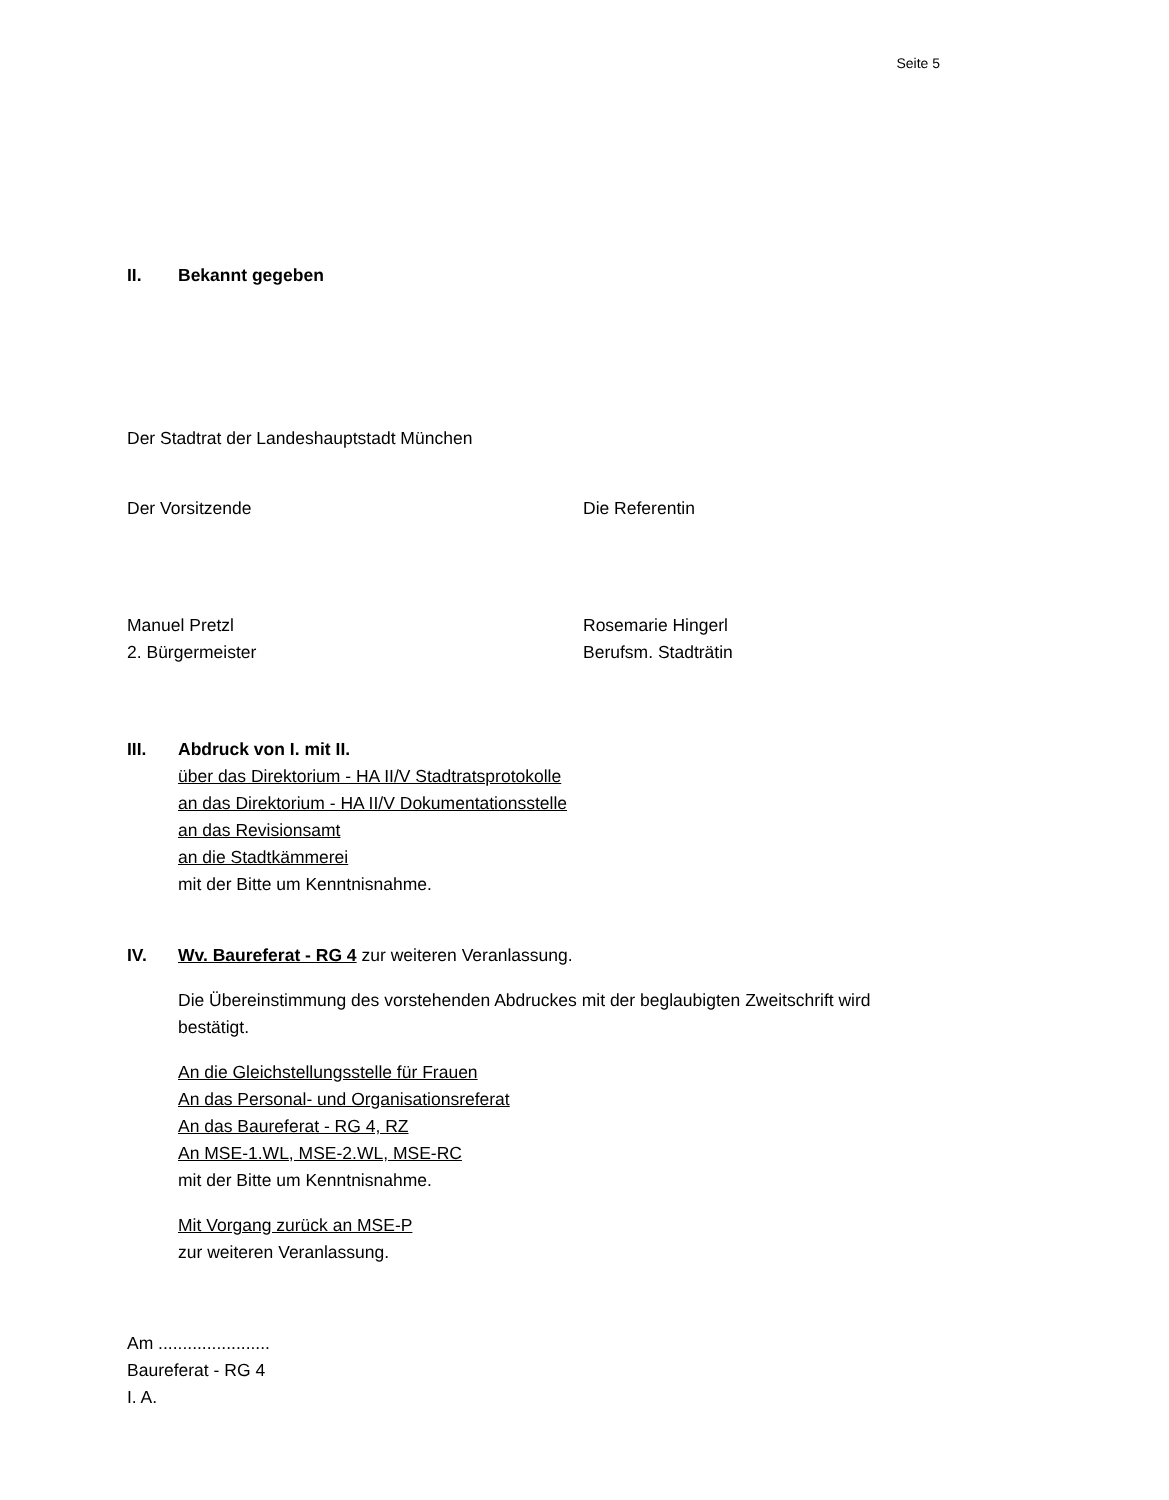Seite 5
II. Bekannt gegeben
Der Stadtrat der Landeshauptstadt München
Der Vorsitzende Die Referentin
Manuel Pretzl
2. Bürgermeister
Rosemarie Hingerl
Berufsm. Stadträtin
III. Abdruck von I. mit II.
über das Direktorium - HA II/V Stadtratsprotokolle
an das Direktorium - HA II/V Dokumentationsstelle
an das Revisionsamt
an die Stadtkämmerei
mit der Bitte um Kenntnisnahme.
IV. Wv. Baureferat - RG 4 zur weiteren Veranlassung.
Die Übereinstimmung des vorstehenden Abdruckes mit der beglaubigten Zweitschrift wird bestätigt.
An die Gleichstellungsstelle für Frauen
An das Personal- und Organisationsreferat
An das Baureferat - RG 4, RZ
An MSE-1.WL, MSE-2.WL, MSE-RC
mit der Bitte um Kenntnisnahme.
Mit Vorgang zurück an MSE-P
zur weiteren Veranlassung.
Am .......................
Baureferat - RG 4
I. A.